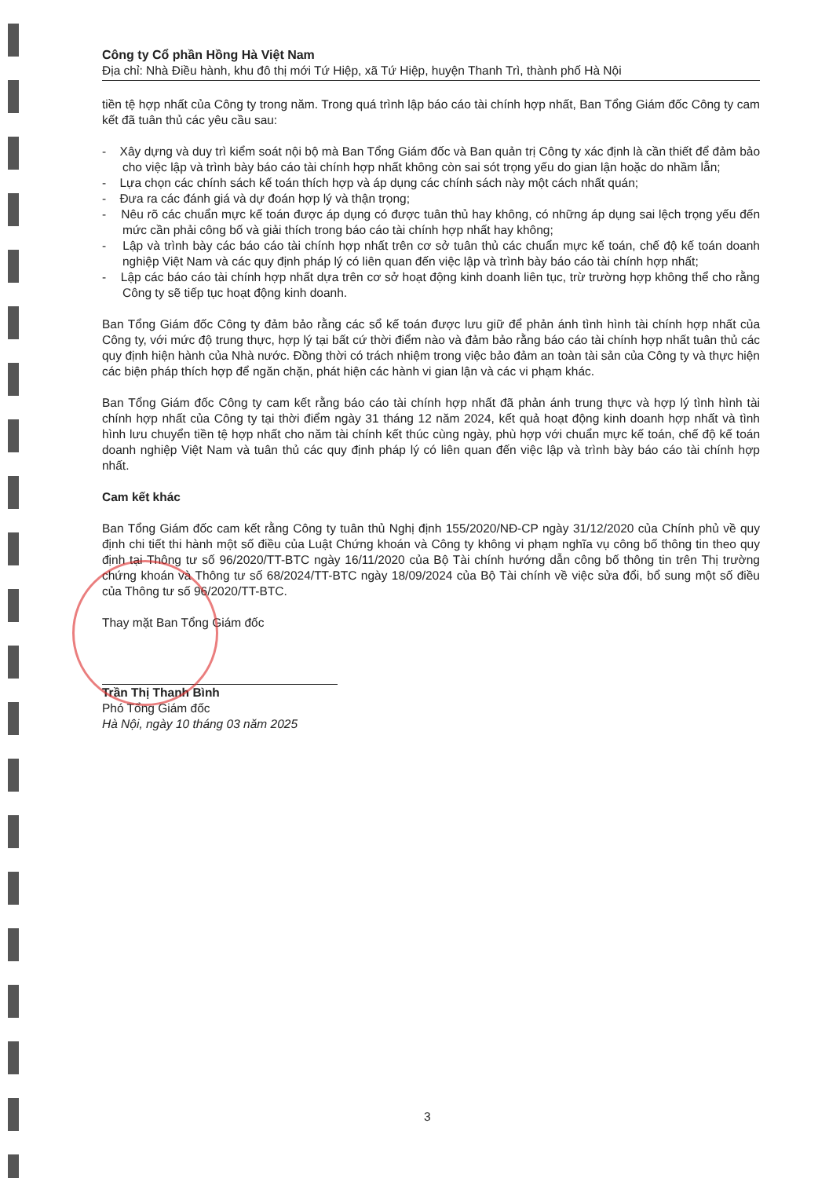Công ty Cổ phần Hồng Hà Việt Nam
Địa chỉ: Nhà Điều hành, khu đô thị mới Tứ Hiệp, xã Tứ Hiệp, huyện Thanh Trì, thành phố Hà Nội
tiền tệ hợp nhất của Công ty trong năm. Trong quá trình lập báo cáo tài chính hợp nhất, Ban Tổng Giám đốc Công ty cam kết đã tuân thủ các yêu cầu sau:
- Xây dựng và duy trì kiểm soát nội bộ mà Ban Tổng Giám đốc và Ban quản trị Công ty xác định là cần thiết để đảm bảo cho việc lập và trình bày báo cáo tài chính hợp nhất không còn sai sót trọng yếu do gian lận hoặc do nhầm lẫn;
- Lựa chọn các chính sách kế toán thích hợp và áp dụng các chính sách này một cách nhất quán;
- Đưa ra các đánh giá và dự đoán hợp lý và thận trọng;
- Nêu rõ các chuẩn mực kế toán được áp dụng có được tuân thủ hay không, có những áp dụng sai lệch trọng yếu đến mức cần phải công bố và giải thích trong báo cáo tài chính hợp nhất hay không;
- Lập và trình bày các báo cáo tài chính hợp nhất trên cơ sở tuân thủ các chuẩn mực kế toán, chế độ kế toán doanh nghiệp Việt Nam và các quy định pháp lý có liên quan đến việc lập và trình bày báo cáo tài chính hợp nhất;
- Lập các báo cáo tài chính hợp nhất dựa trên cơ sở hoạt động kinh doanh liên tục, trừ trường hợp không thể cho rằng Công ty sẽ tiếp tục hoạt động kinh doanh.
Ban Tổng Giám đốc Công ty đảm bảo rằng các sổ kế toán được lưu giữ để phản ánh tình hình tài chính hợp nhất của Công ty, với mức độ trung thực, hợp lý tại bất cứ thời điểm nào và đảm bảo rằng báo cáo tài chính hợp nhất tuân thủ các quy định hiện hành của Nhà nước. Đồng thời có trách nhiệm trong việc bảo đảm an toàn tài sản của Công ty và thực hiện các biện pháp thích hợp để ngăn chặn, phát hiện các hành vi gian lận và các vi phạm khác.
Ban Tổng Giám đốc Công ty cam kết rằng báo cáo tài chính hợp nhất đã phản ánh trung thực và hợp lý tình hình tài chính hợp nhất của Công ty tại thời điểm ngày 31 tháng 12 năm 2024, kết quả hoạt động kinh doanh hợp nhất và tình hình lưu chuyển tiền tệ hợp nhất cho năm tài chính kết thúc cùng ngày, phù hợp với chuẩn mực kế toán, chế độ kế toán doanh nghiệp Việt Nam và tuân thủ các quy định pháp lý có liên quan đến việc lập và trình bày báo cáo tài chính hợp nhất.
Cam kết khác
Ban Tổng Giám đốc cam kết rằng Công ty tuân thủ Nghị định 155/2020/NĐ-CP ngày 31/12/2020 của Chính phủ về quy định chi tiết thi hành một số điều của Luật Chứng khoán và Công ty không vi phạm nghĩa vụ công bố thông tin theo quy định tại Thông tư số 96/2020/TT-BTC ngày 16/11/2020 của Bộ Tài chính hướng dẫn công bố thông tin trên Thị trường chứng khoán và Thông tư số 68/2024/TT-BTC ngày 18/09/2024 của Bộ Tài chính về việc sửa đổi, bổ sung một số điều của Thông tư số 96/2020/TT-BTC.
Thay mặt Ban Tổng Giám đốc
Trần Thị Thanh Bình
Phó Tổng Giám đốc
Hà Nội, ngày 10 tháng 03 năm 2025
3